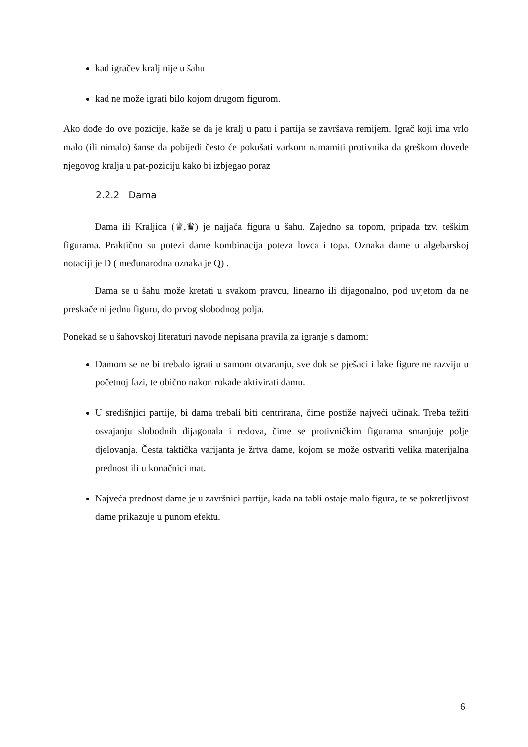kad igračev kralj nije u šahu
kad ne može igrati bilo kojom drugom figurom.
Ako dođe do ove pozicije, kaže se da je kralj u patu i partija se završava remijem. Igrač koji ima vrlo malo (ili nimalo) šanse da pobijedi često će pokušati varkom namamiti protivnika da greškom dovede njegovog kralja u pat-poziciju kako bi izbjegao poraz
2.2.2 Dama
Dama ili Kraljica (♕,♛) je najjača figura u šahu. Zajedno sa topom, pripada tzv. teškim figurama. Praktično su potezi dame kombinacija poteza lovca i topa. Oznaka dame u algebarskoj notaciji je D ( međunarodna oznaka je Q) .
Dama se u šahu može kretati u svakom pravcu, linearno ili dijagonalno, pod uvjetom da ne preskače ni jednu figuru, do prvog slobodnog polja.
Ponekad se u šahovskoj literaturi navode nepisana pravila za igranje s damom:
Damom se ne bi trebalo igrati u samom otvaranju, sve dok se pješaci i lake figure ne razviju u početnoj fazi, te obično nakon rokade aktivirati damu.
U središnjici partije, bi dama trebali biti centrirana, čime postiže najveći učinak. Treba težiti osvajanju slobodnih dijagonala i redova, čime se protivničkim figurama smanjuje polje djelovanja. Česta taktička varijanta je žrtva dame, kojom se može ostvariti velika materijalna prednost ili u konačnici mat.
Najveća prednost dame je u završnici partije, kada na tabli ostaje malo figura, te se pokretljivost dame prikazuje u punom efektu.
6